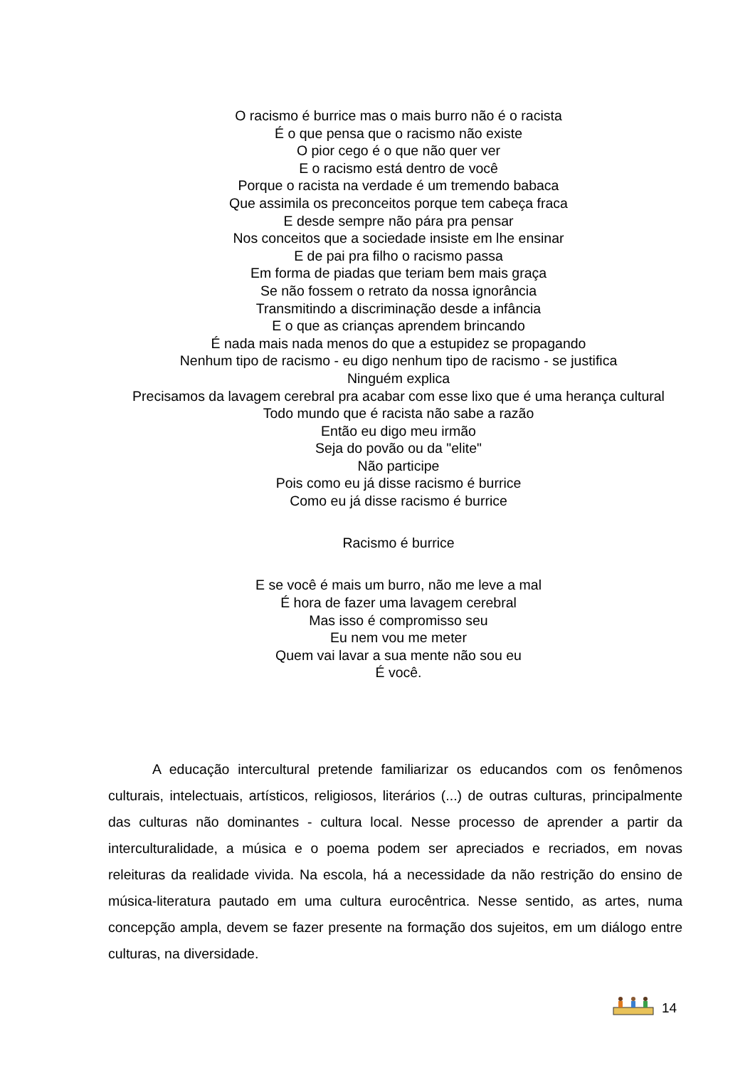O racismo é burrice mas o mais burro não é o racista
É o que pensa que o racismo não existe
O pior cego é o que não quer ver
E o racismo está dentro de você
Porque o racista na verdade é um tremendo babaca
Que assimila os preconceitos porque tem cabeça fraca
E desde sempre não pára pra pensar
Nos conceitos que a sociedade insiste em lhe ensinar
E de pai pra filho o racismo passa
Em forma de piadas que teriam bem mais graça
Se não fossem o retrato da nossa ignorância
Transmitindo a discriminação desde a infância
E o que as crianças aprendem brincando
É nada mais nada menos do que a estupidez se propagando
Nenhum tipo de racismo - eu digo nenhum tipo de racismo - se justifica
Ninguém explica
Precisamos da lavagem cerebral pra acabar com esse lixo que é uma herança cultural
Todo mundo que é racista não sabe a razão
Então eu digo meu irmão
Seja do povão ou da "elite"
Não participe
Pois como eu já disse racismo é burrice
Como eu já disse racismo é burrice
Racismo é burrice
E se você é mais um burro, não me leve a mal
É hora de fazer uma lavagem cerebral
Mas isso é compromisso seu
Eu nem vou me meter
Quem vai lavar a sua mente não sou eu
É você.
A educação intercultural pretende familiarizar os educandos com os fenômenos culturais, intelectuais, artísticos, religiosos, literários (...) de outras culturas, principalmente das culturas não dominantes - cultura local. Nesse processo de aprender a partir da interculturalidade, a música e o poema podem ser apreciados e recriados, em novas releituras da realidade vivida. Na escola, há a necessidade da não restrição do ensino de música-literatura pautado em uma cultura eurocêntrica. Nesse sentido, as artes, numa concepção ampla, devem se fazer presente na formação dos sujeitos, em um diálogo entre culturas, na diversidade.
14